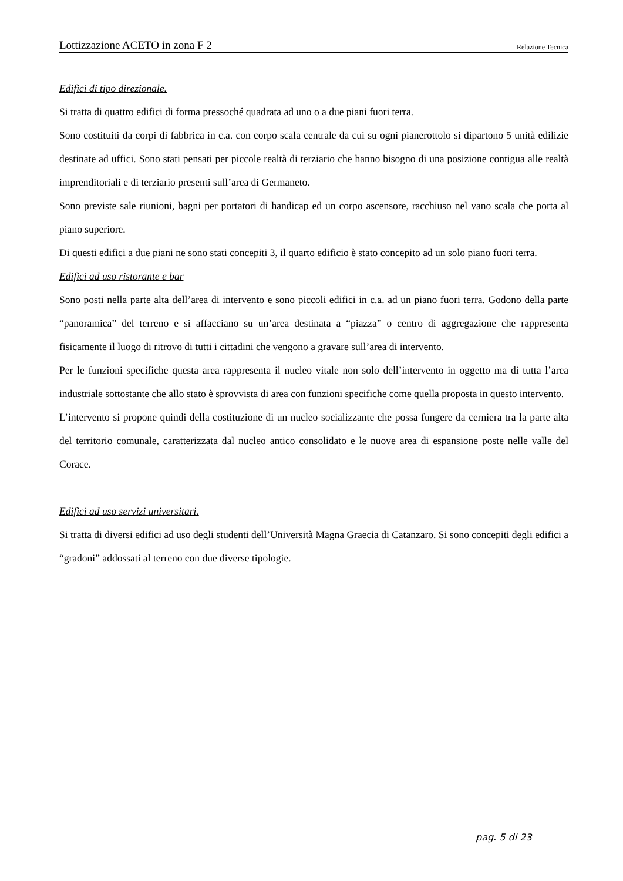Lottizzazione ACETO in zona F 2 Relazione Tecnica
Edifici di tipo direzionale.
Si tratta di quattro edifici di forma pressoché quadrata ad uno o a due piani fuori terra.
Sono costituiti da corpi di fabbrica in c.a. con corpo scala centrale da cui su ogni pianerottolo si dipartono 5 unità edilizie destinate ad uffici. Sono stati pensati per piccole realtà di terziario che hanno bisogno di una posizione contigua alle realtà imprenditoriali e di terziario presenti sull’area di Germaneto.
Sono previste sale riunioni, bagni per portatori di handicap ed un corpo ascensore, racchiuso nel vano scala che porta al piano superiore.
Di questi edifici a due piani ne sono stati concepiti 3, il quarto edificio è stato concepito ad un solo piano fuori terra.
Edifici ad uso ristorante e bar
Sono posti nella parte alta dell’area di intervento e sono piccoli edifici in c.a. ad un piano fuori terra. Godono della parte “panoramica” del terreno e si affacciano su un’area destinata a “piazza” o centro di aggregazione che rappresenta fisicamente il luogo di ritrovo di tutti i cittadini che vengono a gravare sull’area di intervento.
Per le funzioni specifiche questa area rappresenta il nucleo vitale non solo dell’intervento in oggetto ma di tutta l’area industriale sottostante che allo stato è sprovvista di area con funzioni specifiche come quella proposta in questo intervento.
L’intervento si propone quindi della costituzione di un nucleo socializzante che possa fungere da cerniera tra la parte alta del territorio comunale, caratterizzata dal nucleo antico consolidato e le nuove area di espansione poste nelle valle del Corace.
Edifici ad uso servizi universitari.
Si tratta di diversi edifici ad uso degli studenti dell’Università Magna Graecia di Catanzaro. Si sono concepiti degli edifici a “gradoni” addossati al terreno con due diverse tipologie.
pag. 5 di 23